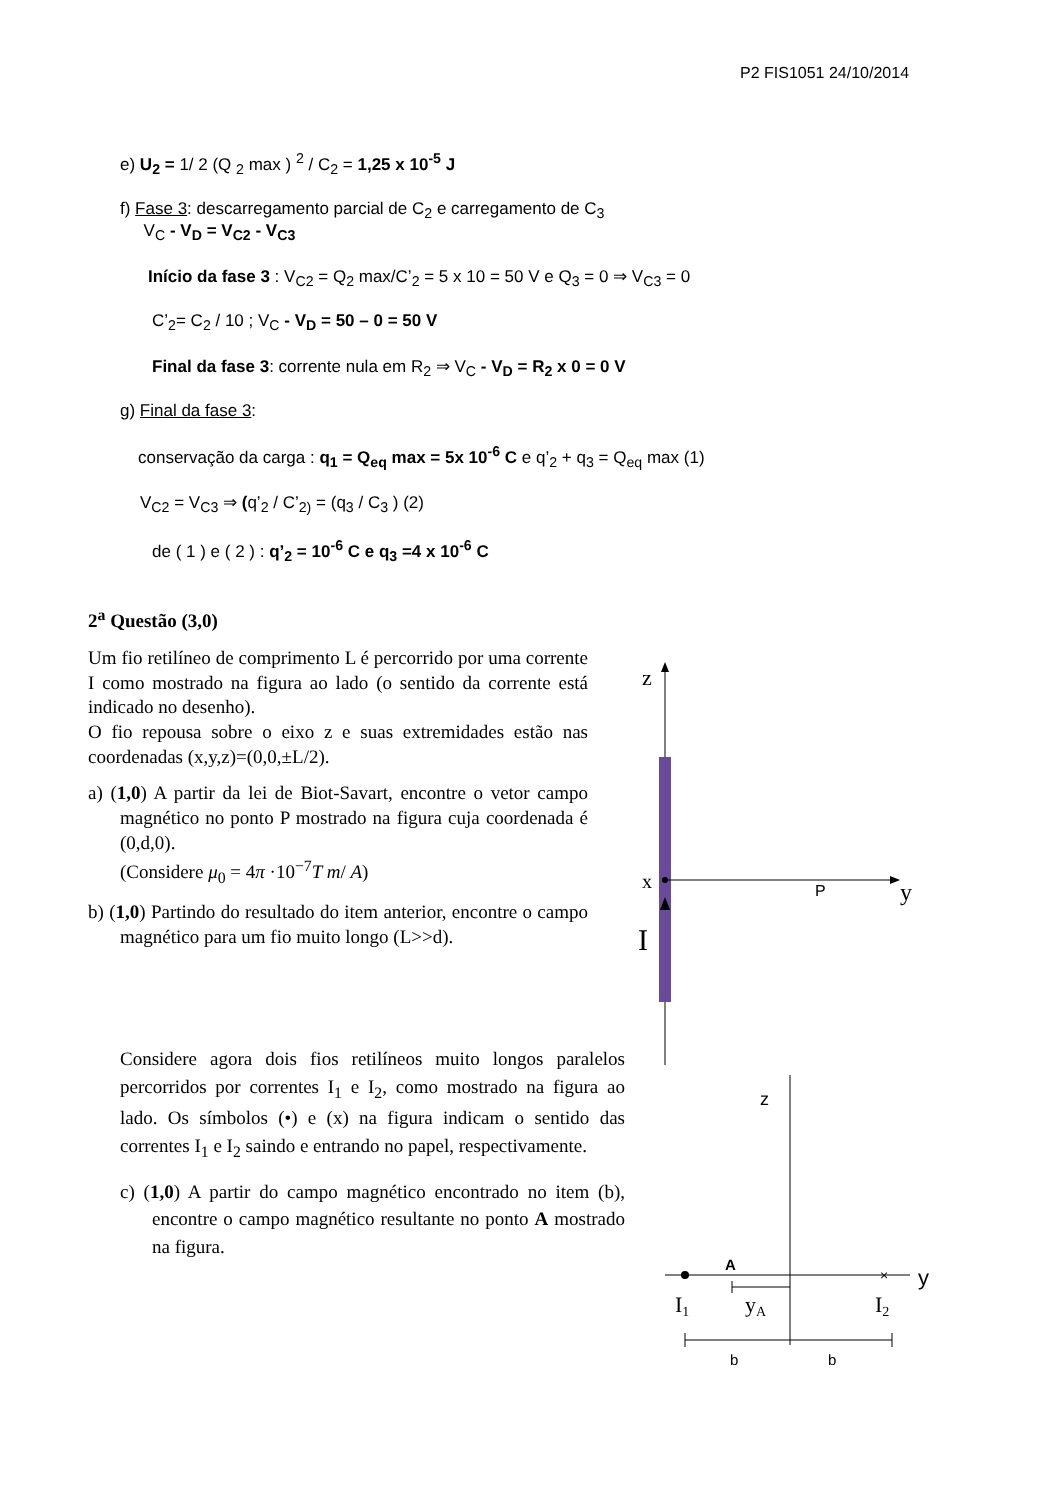P2 FIS1051 24/10/2014
e) U<sub>2</sub> = 1/ 2 (Q <sub>2</sub> max ) <sup>2</sup> / C<sub>2</sub> = 1,25 x 10<sup>-5</sup> J
f) Fase 3: descarregamento parcial de C<sub>2</sub> e carregamento de C<sub>3</sub>
V<sub>C</sub> - V<sub>D</sub> = V<sub>C2</sub> - V<sub>C3</sub>
Início da fase 3 : V<sub>C2</sub> = Q<sub>2</sub> max/C’<sub>2</sub> = 5 x 10 = 50 V e Q<sub>3</sub> = 0 ⇒ V<sub>C3</sub> = 0
C’<sub>2</sub>= C<sub>2</sub> / 10 ; V<sub>C</sub> - V<sub>D</sub> = 50 – 0 = 50 V
Final da fase 3: corrente nula em R<sub>2</sub> ⇒ V<sub>C</sub> - V<sub>D</sub> = R<sub>2</sub> x 0 = 0 V
g) Final da fase 3:
conservação da carga : q<sub>1</sub> = Q<sub>eq</sub> max = 5x 10<sup>-6</sup> C e q’<sub>2</sub> + q<sub>3</sub> = Q<sub>eq</sub> max (1)
V<sub>C2</sub> = V<sub>C3</sub> ⇒ (q’<sub>2</sub> / C’<sub>2)</sub> = (q<sub>3</sub> / C<sub>3</sub> ) (2)
de ( 1 ) e ( 2 ) : q’<sub>2</sub> = 10<sup>-6</sup> C e q<sub>3</sub> =4 x 10<sup>-6</sup> C
2<sup>a</sup> Questão (3,0)
Um fio retilíneo de comprimento L é percorrido por uma corrente I como mostrado na figura ao lado (o sentido da corrente está indicado no desenho).
O fio repousa sobre o eixo z e suas extremidades estão nas coordenadas (x,y,z)=(0,0,±L/2).
a) (1,0) A partir da lei de Biot-Savart, encontre o vetor campo magnético no ponto P mostrado na figura cuja coordenada é (0,d,0).
(Considere μ<sub>0</sub> = 4π ·10<sup>−7</sup>T m/ A)
b) (1,0) Partindo do resultado do item anterior, encontre o campo magnético para um fio muito longo (L>>d).
Considere agora dois fios retilíneos muito longos paralelos percorridos por correntes I<sub>1</sub> e I<sub>2</sub>, como mostrado na figura ao lado. Os símbolos (•) e (x) na figura indicam o sentido das correntes I<sub>1</sub> e I<sub>2</sub> saindo e entrando no papel, respectivamente.
c) (1,0) A partir do campo magnético encontrado no item (b), encontre o campo magnético resultante no ponto A mostrado na figura.
z
x
P
y
I
×
z
y
A
I1
yA
I2
b
b